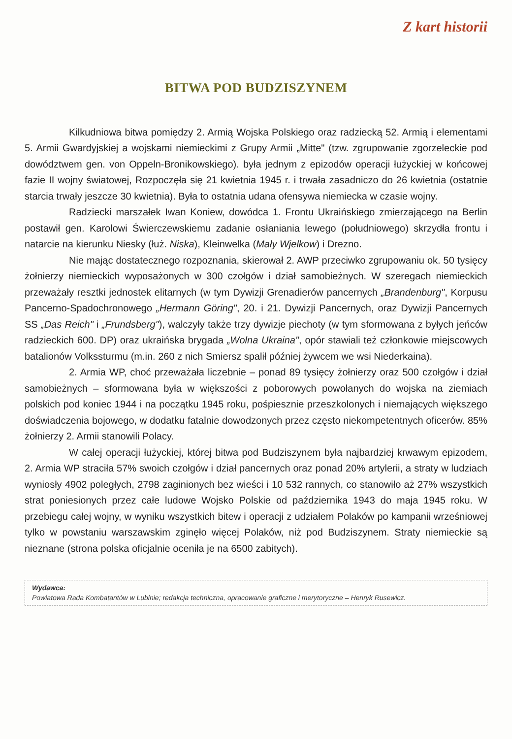Z kart historii
BITWA POD BUDZISZYNEM
Kilkudniowa bitwa pomiędzy 2. Armią Wojska Polskiego oraz radziecką 52. Armią i elementami 5. Armii Gwardyjskiej a wojskami niemieckimi z Grupy Armii „Mitte" (tzw. zgrupowanie zgorzeleckie pod dowództwem gen. von Oppeln-Bronikowskiego). była jednym z epizodów operacji łużyckiej w końcowej fazie II wojny światowej, Rozpoczęła się 21 kwietnia 1945 r. i trwała zasadniczo do 26 kwietnia (ostatnie starcia trwały jeszcze 30 kwietnia). Była to ostatnia udana ofensywa niemiecka w czasie wojny.
Radziecki marszałek Iwan Koniew, dowódca 1. Frontu Ukraińskiego zmierzającego na Berlin postawił gen. Karolowi Świerczewskiemu zadanie osłaniania lewego (południowego) skrzydła frontu i natarcie na kierunku Niesky (łuż. Niska), Kleinwelka (Mały Wjelkow) i Drezno.
Nie mając dostatecznego rozpoznania, skierował 2. AWP przeciwko zgrupowaniu ok. 50 tysięcy żołnierzy niemieckich wyposażonych w 300 czołgów i dział samobieżnych. W szeregach niemieckich przeważały resztki jednostek elitarnych (w tym Dywizji Grenadierów pancernych „Brandenburg", Korpusu Pancerno-Spadochronowego „Hermann Göring", 20. i 21. Dywizji Pancernych, oraz Dywizji Pancernych SS „Das Reich" i „Frundsberg"), walczyły także trzy dywizje piechoty (w tym sformowana z byłych jeńców radzieckich 600. DP) oraz ukraińska brygada „Wolna Ukraina", opór stawiali też członkowie miejscowych batalionów Volkssturmu (m.in. 260 z nich Smiersz spalił później żywcem we wsi Niederkaina).
2. Armia WP, choć przeważała liczebnie – ponad 89 tysięcy żołnierzy oraz 500 czołgów i dział samobieżnych – sformowana była w większości z poborowych powołanych do wojska na ziemiach polskich pod koniec 1944 i na początku 1945 roku, pośpiesznie przeszkolonych i niemających większego doświadczenia bojowego, w dodatku fatalnie dowodzonych przez często niekompetentnych oficerów. 85% żołnierzy 2. Armii stanowili Polacy.
W całej operacji łużyckiej, której bitwa pod Budziszynem była najbardziej krwawym epizodem, 2. Armia WP straciła 57% swoich czołgów i dział pancernych oraz ponad 20% artylerii, a straty w ludziach wyniosły 4902 poległych, 2798 zaginionych bez wieści i 10 532 rannych, co stanowiło aż 27% wszystkich strat poniesionych przez całe ludowe Wojsko Polskie od października 1943 do maja 1945 roku. W przebiegu całej wojny, w wyniku wszystkich bitew i operacji z udziałem Polaków po kampanii wrześniowej tylko w powstaniu warszawskim zginęło więcej Polaków, niż pod Budziszynem. Straty niemieckie są nieznane (strona polska oficjalnie oceniła je na 6500 zabitych).
Wydawca:
Powiatowa Rada Kombatantów w Lubinie; redakcja techniczna, opracowanie graficzne i merytoryczne – Henryk Rusewicz.